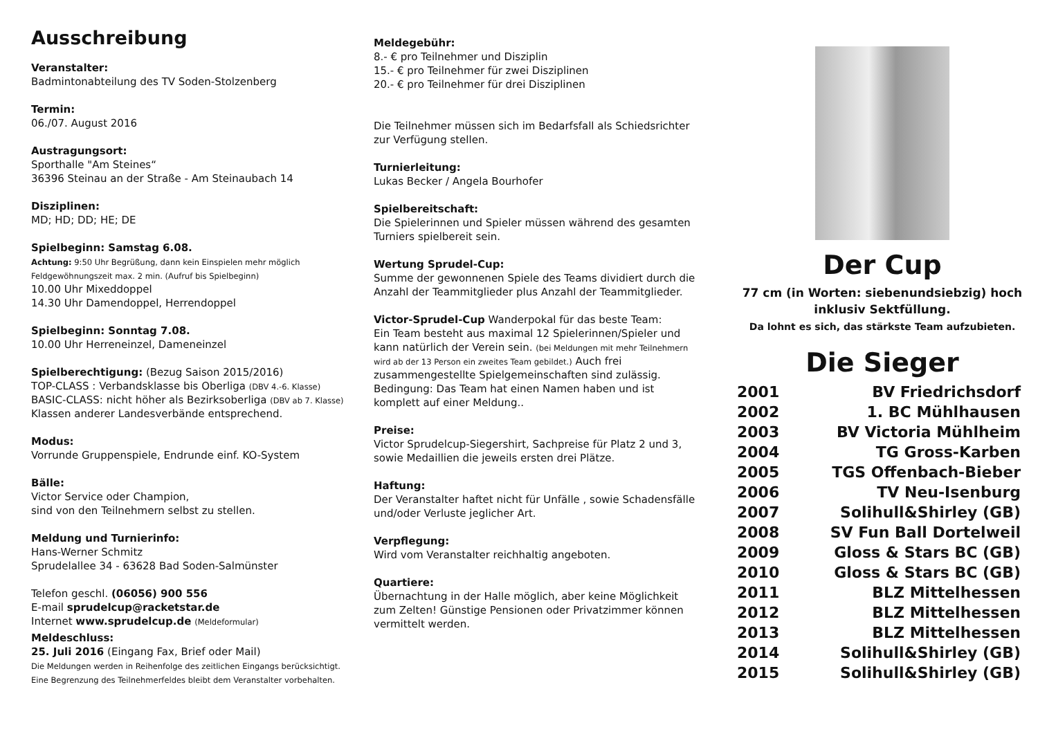Ausschreibung
Veranstalter:
Badmintonabteilung des TV Soden-Stolzenberg
Termin:
06./07. August 2016
Austragungsort:
Sporthalle "Am Steines“
36396 Steinau an der Straße - Am Steinaubach 14
Disziplinen:
MD; HD; DD; HE; DE
Spielbeginn: Samstag 6.08.
Achtung: 9:50 Uhr Begrüßung, dann kein Einspielen mehr möglich
Feldgewöhnungszeit max. 2 min. (Aufruf bis Spielbeginn)
10.00 Uhr Mixeddoppel
14.30 Uhr Damendoppel, Herrendoppel
Spielbeginn: Sonntag 7.08.
10.00 Uhr Herreneinzel, Dameneinzel
Spielberechtigung: (Bezug Saison 2015/2016)
TOP-CLASS : Verbandsklasse bis Oberliga (DBV 4.-6. Klasse)
BASIC-CLASS: nicht höher als Bezirksoberliga (DBV ab 7. Klasse)
Klassen anderer Landesverbände entsprechend.
Modus:
Vorrunde Gruppenspiele, Endrunde einf. KO-System
Bälle:
Victor Service oder Champion,
sind von den Teilnehmern selbst zu stellen.
Meldung und Turnierinfo:
Hans-Werner Schmitz
Sprudelallee 34 - 63628 Bad Soden-Salmünster
Telefon geschl. (06056) 900 556
E-mail sprudelcup@racketstar.de
Internet www.sprudelcup.de (Meldeformular)
Meldeschluss:
25. Juli 2016 (Eingang Fax, Brief oder Mail)
Die Meldungen werden in Reihenfolge des zeitlichen Eingangs berücksichtigt.
Eine Begrenzung des Teilnehmerfeldes bleibt dem Veranstalter vorbehalten.
Meldegebühr:
8.- € pro Teilnehmer und Disziplin
15.- € pro Teilnehmer für zwei Disziplinen
20.- € pro Teilnehmer für drei Disziplinen
Die Teilnehmer müssen sich im Bedarfsfall als Schiedsrichter zur Verfügung stellen.
Turnierleitung:
Lukas Becker / Angela Bourhofer
Spielbereitschaft:
Die Spielerinnen und Spieler müssen während des gesamten Turniers spielbereit sein.
Wertung Sprudel-Cup:
Summe der gewonnenen Spiele des Teams dividiert durch die Anzahl der Teammitglieder plus Anzahl der Teammitglieder.
Victor-Sprudel-Cup Wanderpokal für das beste Team:
Ein Team besteht aus maximal 12 Spielerinnen/Spieler und kann natürlich der Verein sein. (bei Meldungen mit mehr Teilnehmern wird ab der 13 Person ein zweites Team gebildet.) Auch frei zusammengestellte Spielgemeinschaften sind zulässig.
Bedingung: Das Team hat einen Namen haben und ist komplett auf einer Meldung..
Preise:
Victor Sprudelcup-Siegershirt, Sachpreise für Platz 2 und 3, sowie Medaillien die jeweils ersten drei Plätze.
Haftung:
Der Veranstalter haftet nicht für Unfälle , sowie Schadensfälle und/oder Verluste jeglicher Art.
Verpflegung:
Wird vom Veranstalter reichhaltig angeboten.
Quartiere:
Übernachtung in der Halle möglich, aber keine Möglichkeit zum Zelten! Günstige Pensionen oder Privatzimmer können vermittelt werden.
Der Cup
77 cm (in Worten: siebenundsiebzig) hoch
inklusiv Sektfüllung.
Da lohnt es sich, das stärkste Team aufzubieten.
Die Sieger
| 2001 | BV Friedrichsdorf |
| 2002 | 1. BC Mühlhausen |
| 2003 | BV Victoria Mühlheim |
| 2004 | TG Gross-Karben |
| 2005 | TGS Offenbach-Bieber |
| 2006 | TV Neu-Isenburg |
| 2007 | Solihull&Shirley (GB) |
| 2008 | SV Fun Ball Dortelweil |
| 2009 | Gloss & Stars BC (GB) |
| 2010 | Gloss & Stars BC (GB) |
| 2011 | BLZ Mittelhessen |
| 2012 | BLZ Mittelhessen |
| 2013 | BLZ Mittelhessen |
| 2014 | Solihull&Shirley (GB) |
| 2015 | Solihull&Shirley (GB) |